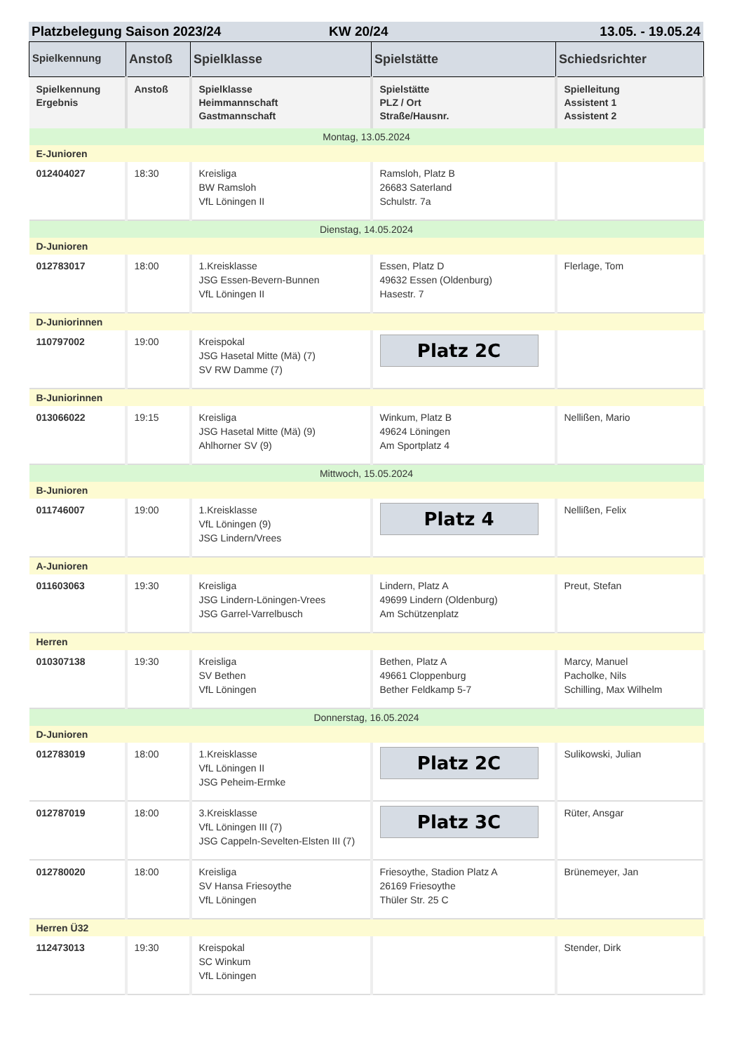Platzbelegung Saison 2023/24 KW 20/24 13.05. - 19.05.24
| Spielkennung | Anstoß | Spielklasse | Spielstätte | Schiedsrichter |
| --- | --- | --- | --- | --- |
| Spielkennung Ergebnis | Anstoß | Spielklasse Heimmannschaft Gastmannschaft | Spielstätte PLZ / Ort Straße/Hausnr. | Spielleitung Assistent 1 Assistent 2 |
| Montag, 13.05.2024 | | | | |
| E-Junioren | | | | |
| 012404027 | 18:30 | Kreisliga BW Ramsloh VfL Löningen II | Ramsloh, Platz B 26683 Saterland Schulstr. 7a | |
| Dienstag, 14.05.2024 | | | | |
| D-Junioren | | | | |
| 012783017 | 18:00 | 1.Kreisklasse JSG Essen-Bevern-Bunnen VfL Löningen II | Essen, Platz D 49632 Essen (Oldenburg) Hasestr. 7 | Flerlage, Tom |
| D-Juniorinnen | | | | |
| 110797002 | 19:00 | Kreispokal JSG Hasetal Mitte (Mä) (7) SV RW Damme (7) | Platz 2C | |
| B-Juniorinnen | | | | |
| 013066022 | 19:15 | Kreisliga JSG Hasetal Mitte (Mä) (9) Ahlhorner SV (9) | Winkum, Platz B 49624 Löningen Am Sportplatz 4 | Nellißen, Mario |
| Mittwoch, 15.05.2024 | | | | |
| B-Junioren | | | | |
| 011746007 | 19:00 | 1.Kreisklasse VfL Löningen (9) JSG Lindern/Vrees | Platz 4 | Nellißen, Felix |
| A-Junioren | | | | |
| 011603063 | 19:30 | Kreisliga JSG Lindern-Löningen-Vrees JSG Garrel-Varrelbusch | Lindern, Platz A 49699 Lindern (Oldenburg) Am Schützenplatz | Preut, Stefan |
| Herren | | | | |
| 010307138 | 19:30 | Kreisliga SV Bethen VfL Löningen | Bethen, Platz A 49661 Cloppenburg Bether Feldkamp 5-7 | Marcy, Manuel Pacholke, Nils Schilling, Max Wilhelm |
| Donnerstag, 16.05.2024 | | | | |
| D-Junioren | | | | |
| 012783019 | 18:00 | 1.Kreisklasse VfL Löningen II JSG Peheim-Ermke | Platz 2C | Sulikowski, Julian |
| 012787019 | 18:00 | 3.Kreisklasse VfL Löningen III (7) JSG Cappeln-Sevelten-Elsten III (7) | Platz 3C | Rüter, Ansgar |
| 012780020 | 18:00 | Kreisliga SV Hansa Friesoythe VfL Löningen | Friesoythe, Stadion Platz A 26169 Friesoythe Thüler Str. 25 C | Brünemeyer, Jan |
| Herren Ü32 | | | | |
| 112473013 | 19:30 | Kreispokal SC Winkum VfL Löningen | | Stender, Dirk |